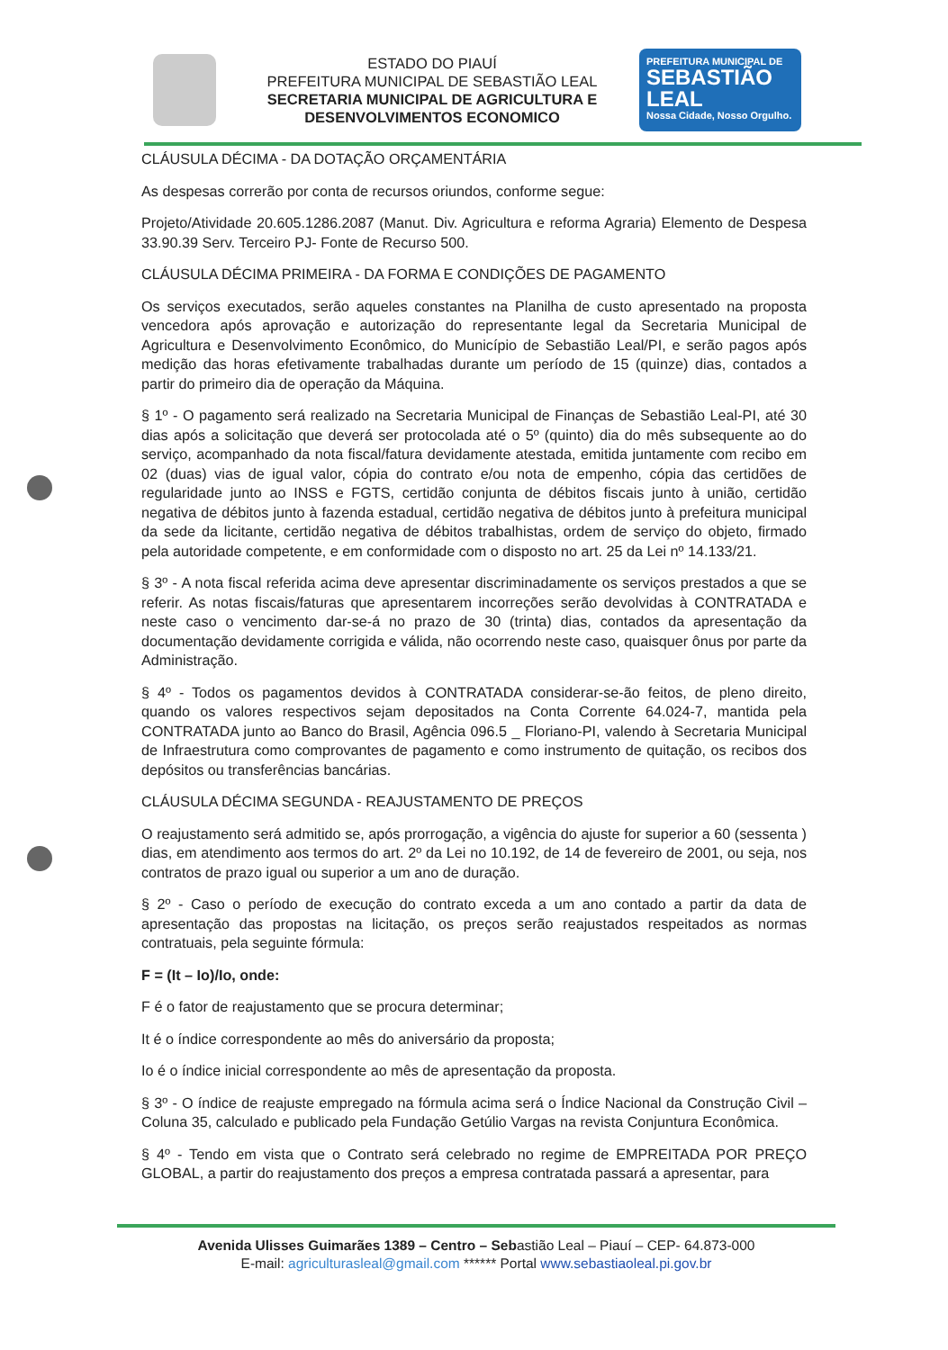ESTADO DO PIAUÍ
PREFEITURA MUNICIPAL DE SEBASTIÃO LEAL
SECRETARIA MUNICIPAL DE AGRICULTURA E DESENVOLVIMENTOS ECONOMICO
PREFEITURA MUNICIPAL DE
SEBASTIÃO LEAL
Nossa Cidade, Nosso Orgulho.
CLÁUSULA DÉCIMA - DA DOTAÇÃO ORÇAMENTÁRIA
As despesas correrão por conta de recursos oriundos, conforme segue:
Projeto/Atividade 20.605.1286.2087 (Manut. Div. Agricultura e reforma Agraria) Elemento de Despesa 33.90.39 Serv. Terceiro PJ- Fonte de Recurso 500.
CLÁUSULA DÉCIMA PRIMEIRA - DA FORMA E CONDIÇÕES DE PAGAMENTO
Os serviços executados, serão aqueles constantes na Planilha de custo apresentado na proposta vencedora após aprovação e autorização do representante legal da Secretaria Municipal de Agricultura e Desenvolvimento Econômico, do Município de Sebastião Leal/PI, e serão pagos após medição das horas efetivamente trabalhadas durante um período de 15 (quinze) dias, contados a partir do primeiro dia de operação da Máquina.
§ 1º - O pagamento será realizado na Secretaria Municipal de Finanças de Sebastião Leal-PI, até 30 dias após a solicitação que deverá ser protocolada até o 5º (quinto) dia do mês subsequente ao do serviço, acompanhado da nota fiscal/fatura devidamente atestada, emitida juntamente com recibo em 02 (duas) vias de igual valor, cópia do contrato e/ou nota de empenho, cópia das certidões de regularidade junto ao INSS e FGTS, certidão conjunta de débitos fiscais junto à união, certidão negativa de débitos junto à fazenda estadual, certidão negativa de débitos junto à prefeitura municipal da sede da licitante, certidão negativa de débitos trabalhistas, ordem de serviço do objeto, firmado pela autoridade competente, e em conformidade com o disposto no art. 25 da Lei nº 14.133/21.
§ 3º - A nota fiscal referida acima deve apresentar discriminadamente os serviços prestados a que se referir. As notas fiscais/faturas que apresentarem incorreções serão devolvidas à CONTRATADA e neste caso o vencimento dar-se-á no prazo de 30 (trinta) dias, contados da apresentação da documentação devidamente corrigida e válida, não ocorrendo neste caso, quaisquer ônus por parte da Administração.
§ 4º - Todos os pagamentos devidos à CONTRATADA considerar-se-ão feitos, de pleno direito, quando os valores respectivos sejam depositados na Conta Corrente 64.024-7, mantida pela CONTRATADA junto ao Banco do Brasil, Agência 096.5 _ Floriano-PI, valendo à Secretaria Municipal de Infraestrutura como comprovantes de pagamento e como instrumento de quitação, os recibos dos depósitos ou transferências bancárias.
CLÁUSULA DÉCIMA SEGUNDA - REAJUSTAMENTO DE PREÇOS
O reajustamento será admitido se, após prorrogação, a vigência do ajuste for superior a 60 (sessenta ) dias, em atendimento aos termos do art. 2º da Lei no 10.192, de 14 de fevereiro de 2001, ou seja, nos contratos de prazo igual ou superior a um ano de duração.
§ 2º - Caso o período de execução do contrato exceda a um ano contado a partir da data de apresentação das propostas na licitação, os preços serão reajustados respeitados as normas contratuais, pela seguinte fórmula:
F = (It – Io)/Io, onde:
F é o fator de reajustamento que se procura determinar;
It é o índice correspondente ao mês do aniversário da proposta;
Io é o índice inicial correspondente ao mês de apresentação da proposta.
§ 3º - O índice de reajuste empregado na fórmula acima será o Índice Nacional da Construção Civil – Coluna 35, calculado e publicado pela Fundação Getúlio Vargas na revista Conjuntura Econômica.
§ 4º - Tendo em vista que o Contrato será celebrado no regime de EMPREITADA POR PREÇO GLOBAL, a partir do reajustamento dos preços a empresa contratada passará a apresentar, para
Avenida Ulisses Guimarães 1389 – Centro – Sebastião Leal – Piauí – CEP- 64.873-000
E-mail: agriculturasleal@gmail.com ****** Portal www.sebastiaoleal.pi.gov.br